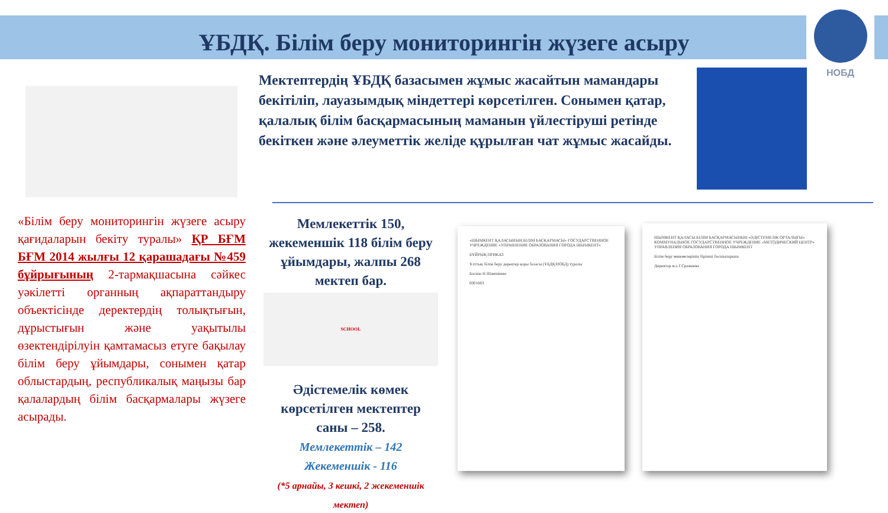ҰБДҚ. Білім беру мониторингін жүзеге асыру
НОБД
Мектептердің ҰБДҚ базасымен жұмыс жасайтын мамандары бекітіліп, лауазымдық міндеттері көрсетілген. Сонымен қатар, қалалық білім басқармасының маманын үйлестіруші ретінде бекіткен және әлеуметтік желіде құрылған чат жұмыс жасайды.
«Білім беру мониторингін жүзеге асыру қағидаларын бекіту туралы» ҚР БҒМ БҒМ 2014 жылғы 12 қарашадағы №459 бұйрығының 2-тармақшасына сәйкес уәкілетті органның ақпараттандыру объектісінде деректердің толықтығын, дұрыстығын және уақытылы өзектендірілуін қамтамасыз етуге бақылау білім беру ұйымдары, сонымен қатар облыстардың, республикалық маңызы бар қалалардың білім басқармалары жүзеге асырады.
Мемлекеттік 150, жекеменшік 118 білім беру ұйымдары, жалпы 268 мектеп бар.
SCHOOL
Әдістемелік көмек көрсетілген мектептер саны – 258.
Мемлекеттік – 142
Жекеменшік - 116
(*5 арнайы, 3 кешкі, 2 жекеменшік мектеп)
«ШЫМКЕНТ ҚАЛАСЫНЫҢ БІЛІМ БАСҚАРМАСЫ» ГОСУДАРСТВЕННОЕ УЧРЕЖДЕНИЕ «УПРАВЛЕНИЕ ОБРАЗОВАНИЯ ГОРОДА ШЫМКЕНТ»
БҰЙРЫҚ ПРИКАЗ
Ұлттық білім беру деректер қоры базасы (ҰБДҚ/НОБД) туралы
Басшы Н.Шамшиева
0001883
ШЫМКЕНТ ҚАЛАСЫ БІЛІМ БАСҚАРМАСЫНЫҢ «ӘДІСТЕМЕЛІК ОРТАЛЫҒЫ» КОММУНАЛЬНОЕ ГОСУДАРСТВЕННОЕ УЧРЕЖДЕНИЕ «МЕТОДИЧЕСКИЙ ЦЕНТР» УПРАВЛЕНИЯ ОБРАЗОВАНИЯ ГОРОДА ШЫМКЕНТ
Білім беру мекемелерінің бірінші басшыларына
Директор м.а Г.Сражиева